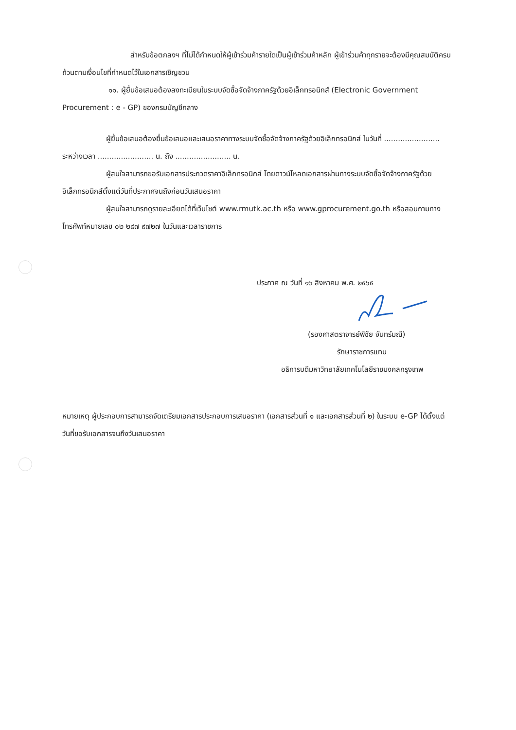สำหรับข้อตกลงฯ ที่ไม่ได้กำหนดให้ผู้เข้าร่วมค้ารายใดเป็นผู้เข้าร่วมค้าหลัก ผู้เข้าร่วมค้าทุกรายจะต้องมีคุณสมบัติครบถ้วนตามเงื่อนไขที่กำหนดไว้ในเอกสารเชิญชวน
๑๑. ผู้ยื่นข้อเสนอต้องลงทะเบียนในระบบจัดซื้อจัดจ้างภาครัฐด้วยอิเล็กทรอนิกส์ (Electronic Government Procurement : e - GP) ของกรมบัญชีกลาง
ผู้ยื่นข้อเสนอต้องยื่นข้อเสนอและเสนอราคาทางระบบจัดซื้อจัดจ้างภาครัฐด้วยอิเล็กทรอนิกส์ ในวันที่ ........................ ระหว่างเวลา ........................ น. ถึง ........................ น.
ผู้สนใจสามารถขอรับเอกสารประกวดราคาอิเล็กทรอนิกส์ โดยดาวน์โหลดเอกสารผ่านทางระบบจัดซื้อจัดจ้างภาครัฐด้วยอิเล็กทรอนิกส์ตั้งแต่วันที่ประกาศจนถึงก่อนวันเสนอราคา
ผู้สนใจสามารถดูรายละเอียดได้ที่เว็บไซต์ www.rmutk.ac.th หรือ www.gprocurement.go.th หรือสอบถามทางโทรศัพท์หมายเลข ๐๒ ๒๘๗ ๙๗๒๗ ในวันและเวลาราชการ
ประกาศ ณ วันที่ ๑๖ สิงหาคม พ.ศ. ๒๕๖๕
(รองศาสตราจารย์พิชัย จันทร์มณี)
รักษาราชการแทน
อธิการบดีมหาวิทยาลัยเทคโนโลยีราชมงคลกรุงเทพ
หมายเหตุ ผู้ประกอบการสามารถจัดเตรียมเอกสารประกอบการเสนอราคา (เอกสารส่วนที่ ๑ และเอกสารส่วนที่ ๒) ในระบบ e-GP ได้ตั้งแต่วันที่ขอรับเอกสารจนถึงวันเสนอราคา